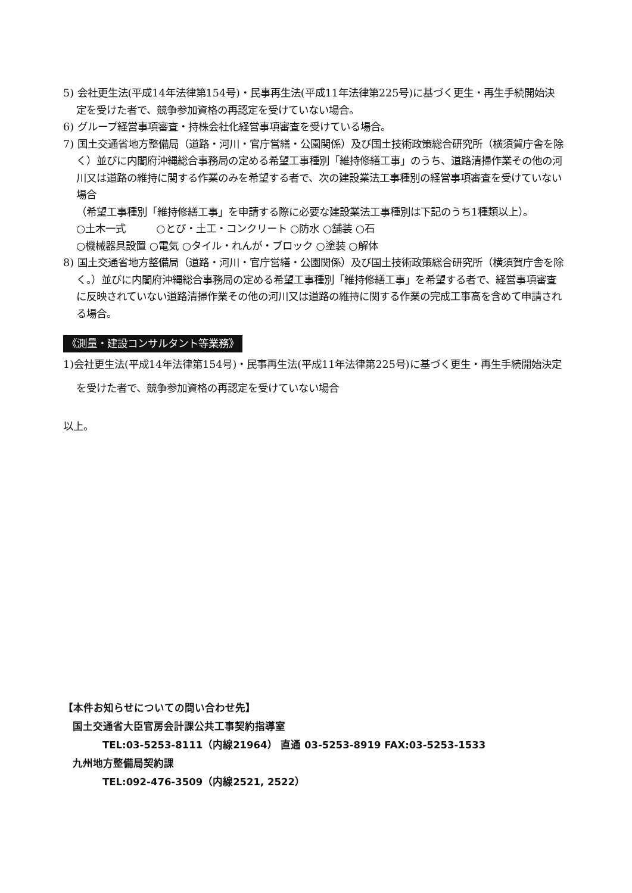5) 会社更生法(平成14年法律第154号)・民事再生法(平成11年法律第225号)に基づく更生・再生手続開始決定を受けた者で、競争参加資格の再認定を受けていない場合。
6) グループ経営事項審査・持株会社化経営事項審査を受けている場合。
7) 国土交通省地方整備局（道路・河川・官庁営繕・公園関係）及び国土技術政策総合研究所（横須賀庁舎を除く）並びに内閣府沖縄総合事務局の定める希望工事種別「維持修繕工事」のうち、道路清掃作業その他の河川又は道路の維持に関する作業のみを希望する者で、次の建設業法工事種別の経営事項審査を受けていない場合
（希望工事種別「維持修繕工事」を申請する際に必要な建設業法工事種別は下記のうち1種類以上）。
○土木一式　　　○とび・土工・コンクリート ○防水 ○舗装 ○石
○機械器具設置 ○電気 ○タイル・れんが・ブロック ○塗装 ○解体
8) 国土交通省地方整備局（道路・河川・官庁営繕・公園関係）及び国土技術政策総合研究所（横須賀庁舎を除く。）並びに内閣府沖縄総合事務局の定める希望工事種別「維持修繕工事」を希望する者で、経営事項審査に反映されていない道路清掃作業その他の河川又は道路の維持に関する作業の完成工事高を含めて申請される場合。
《測量・建設コンサルタント等業務》
1)会社更生法(平成14年法律第154号)・民事再生法(平成11年法律第225号)に基づく更生・再生手続開始決定を受けた者で、競争参加資格の再認定を受けていない場合
以上。
【本件お知らせについての問い合わせ先】
国土交通省大臣官房会計課公共工事契約指導室
TEL:03-5253-8111（内線21964） 直通 03-5253-8919 FAX:03-5253-1533
九州地方整備局契約課
TEL:092-476-3509（内線2521, 2522）